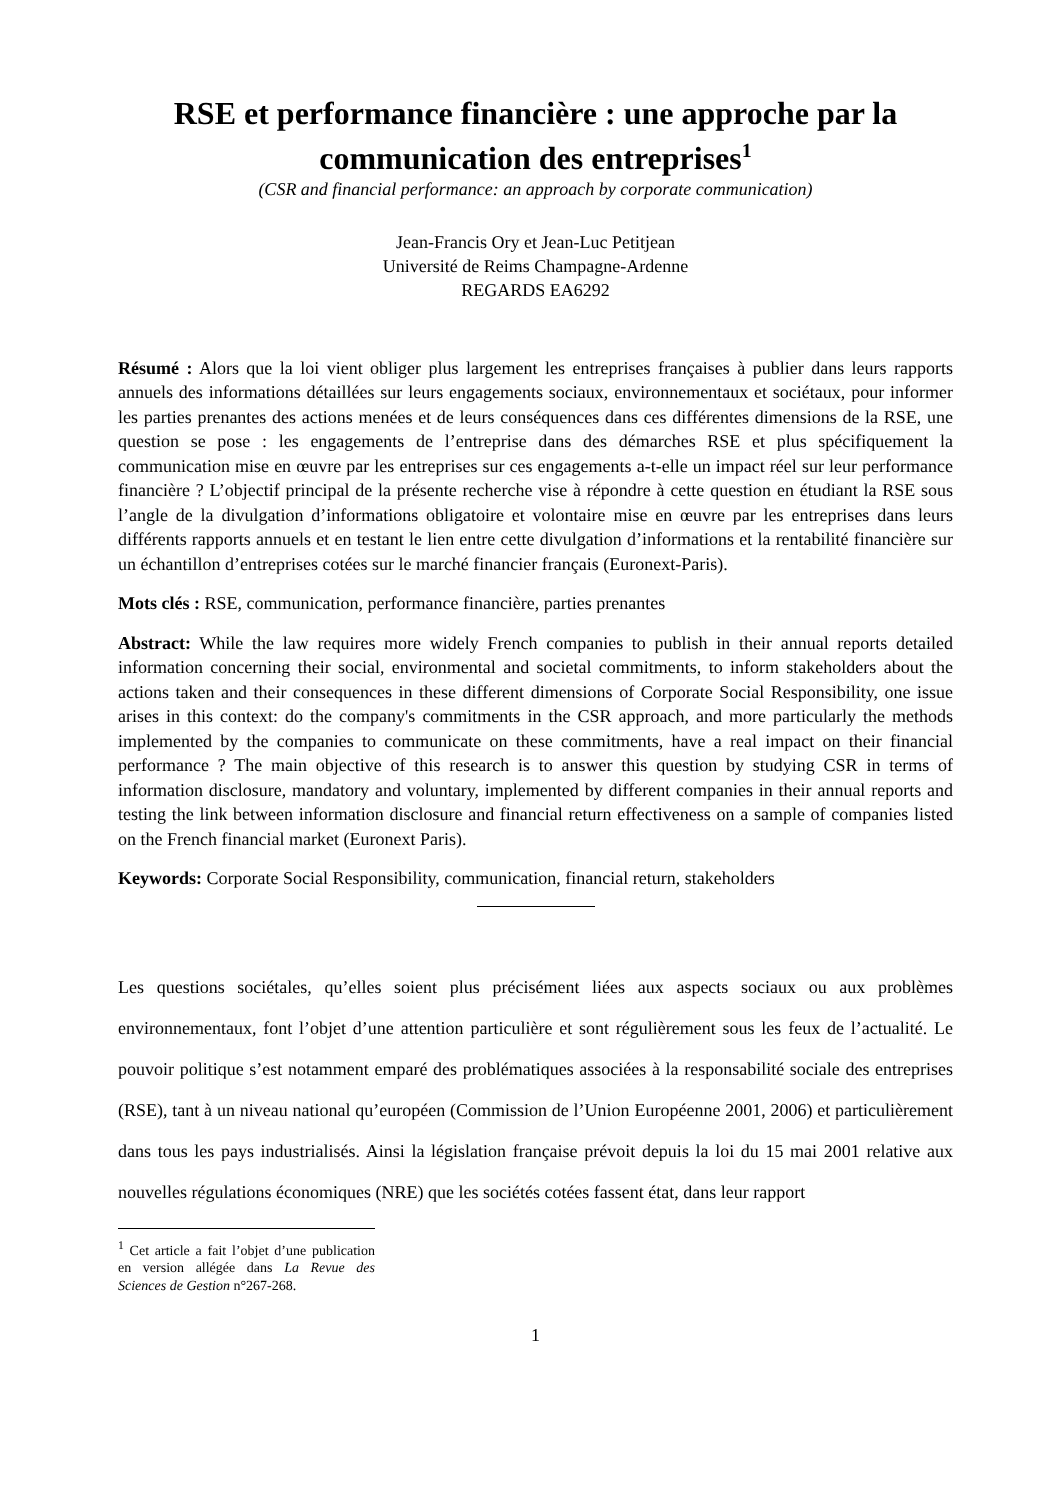RSE et performance financière : une approche par la communication des entreprises<sup>1</sup>
(CSR and financial performance: an approach by corporate communication)
Jean-Francis Ory et Jean-Luc Petitjean
Université de Reims Champagne-Ardenne
REGARDS EA6292
Résumé : Alors que la loi vient obliger plus largement les entreprises françaises à publier dans leurs rapports annuels des informations détaillées sur leurs engagements sociaux, environnementaux et sociétaux, pour informer les parties prenantes des actions menées et de leurs conséquences dans ces différentes dimensions de la RSE, une question se pose : les engagements de l’entreprise dans des démarches RSE et plus spécifiquement la communication mise en œuvre par les entreprises sur ces engagements a-t-elle un impact réel sur leur performance financière ? L’objectif principal de la présente recherche vise à répondre à cette question en étudiant la RSE sous l’angle de la divulgation d’informations obligatoire et volontaire mise en œuvre par les entreprises dans leurs différents rapports annuels et en testant le lien entre cette divulgation d’informations et la rentabilité financière sur un échantillon d’entreprises cotées sur le marché financier français (Euronext-Paris).
Mots clés : RSE, communication, performance financière, parties prenantes
Abstract: While the law requires more widely French companies to publish in their annual reports detailed information concerning their social, environmental and societal commitments, to inform stakeholders about the actions taken and their consequences in these different dimensions of Corporate Social Responsibility, one issue arises in this context: do the company's commitments in the CSR approach, and more particularly the methods implemented by the companies to communicate on these commitments, have a real impact on their financial performance ? The main objective of this research is to answer this question by studying CSR in terms of information disclosure, mandatory and voluntary, implemented by different companies in their annual reports and testing the link between information disclosure and financial return effectiveness on a sample of companies listed on the French financial market (Euronext Paris).
Keywords: Corporate Social Responsibility, communication, financial return, stakeholders
Les questions sociétales, qu’elles soient plus précisément liées aux aspects sociaux ou aux problèmes environnementaux, font l’objet d’une attention particulière et sont régulièrement sous les feux de l’actualité. Le pouvoir politique s’est notamment emparé des problématiques associées à la responsabilité sociale des entreprises (RSE), tant à un niveau national qu’européen (Commission de l’Union Européenne 2001, 2006) et particulièrement dans tous les pays industrialisés. Ainsi la législation française prévoit depuis la loi du 15 mai 2001 relative aux nouvelles régulations économiques (NRE) que les sociétés cotées fassent état, dans leur rapport
<sup>1</sup> Cet article a fait l’objet d’une publication en version allégée dans La Revue des Sciences de Gestion n°267-268.
1